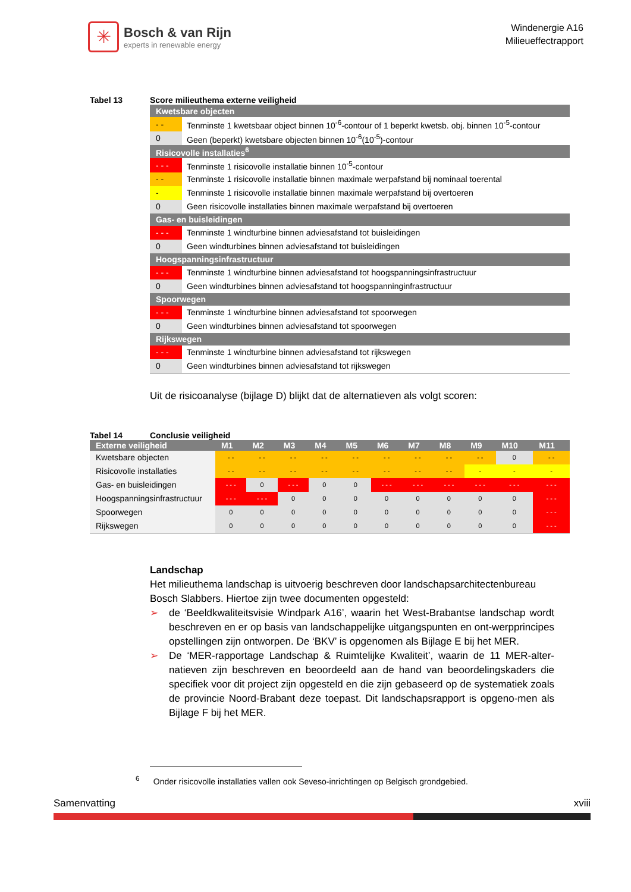✳
Bosch & van Rijn
experts in renewable energy
Windenergie A16
Milieueffectrapport
Tabel 13 Score milieuthema externe veiligheid
| Kwetsbare objecten | |
| - - | Tenminste 1 kwetsbaar object binnen 10<sup>-6</sup>-contour of 1 beperkt kwetsb. obj. binnen 10<sup>-5</sup>-contour |
| 0 | Geen (beperkt) kwetsbare objecten binnen 10<sup>-6</sup>(10<sup>-5</sup>)-contour |
| Risicovolle installaties<sup>6</sup> | |
| - - - | Tenminste 1 risicovolle installatie binnen 10<sup>-5</sup>-contour |
| - - | Tenminste 1 risicovolle installatie binnen maximale werpafstand bij nominaal toerental |
| - | Tenminste 1 risicovolle installatie binnen maximale werpafstand bij overtoeren |
| 0 | Geen risicovolle installaties binnen maximale werpafstand bij overtoeren |
| Gas- en buisleidingen | |
| - - - | Tenminste 1 windturbine binnen adviesafstand tot buisleidingen |
| 0 | Geen windturbines binnen adviesafstand tot buisleidingen |
| Hoogspanningsinfrastructuur | |
| - - - | Tenminste 1 windturbine binnen adviesafstand tot hoogspanningsinfrastructuur |
| 0 | Geen windturbines binnen adviesafstand tot hoogspanninginfrastructuur |
| Spoorwegen | |
| - - - | Tenminste 1 windturbine binnen adviesafstand tot spoorwegen |
| 0 | Geen windturbines binnen adviesafstand tot spoorwegen |
| Rijkswegen | |
| - - - | Tenminste 1 windturbine binnen adviesafstand tot rijkswegen |
| 0 | Geen windturbines binnen adviesafstand tot rijkswegen |
Uit de risicoanalyse (bijlage D) blijkt dat de alternatieven als volgt scoren:
Tabel 14 Conclusie veiligheid
| Externe veiligheid | M1 | M2 | M3 | M4 | M5 | M6 | M7 | M8 | M9 | M10 | M11 |
| --- | --- | --- | --- | --- | --- | --- | --- | --- | --- | --- | --- |
| Kwetsbare objecten | - - | - - | - - | - - | - - | - - | - - | - - | - - | 0 | - - |
| Risicovolle installaties | - - | - - | - - | - - | - - | - - | - - | - - | - | - | - |
| Gas- en buisleidingen | - - - | 0 | - - - | 0 | 0 | - - - | - - - | - - - | - - - | - - - | - - - |
| Hoogspanningsinfrastructuur | - - - | - - - | 0 | 0 | 0 | 0 | 0 | 0 | 0 | 0 | - - - |
| Spoorwegen | 0 | 0 | 0 | 0 | 0 | 0 | 0 | 0 | 0 | 0 | - - - |
| Rijkswegen | 0 | 0 | 0 | 0 | 0 | 0 | 0 | 0 | 0 | 0 | - - - |
Landschap
Het milieuthema landschap is uitvoerig beschreven door landschapsarchitectenbureau Bosch Slabbers. Hiertoe zijn twee documenten opgesteld:
➢ de ‘Beeldkwaliteitsvisie Windpark A16’, waarin het West-Brabantse landschap wordt beschreven en er op basis van landschappelijke uitgangspunten en ont-werpprincipes opstellingen zijn ontworpen. De ‘BKV’ is opgenomen als Bijlage E bij het MER.
➢ De ‘MER-rapportage Landschap & Ruimtelijke Kwaliteit’, waarin de 11 MER-alter-natieven zijn beschreven en beoordeeld aan de hand van beoordelingskaders die specifiek voor dit project zijn opgesteld en die zijn gebaseerd op de systematiek zoals de provincie Noord-Brabant deze toepast. Dit landschapsrapport is opgeno-men als Bijlage F bij het MER.
<sup>6</sup> Onder risicovolle installaties vallen ook Seveso-inrichtingen op Belgisch grondgebied.
Samenvatting xviii